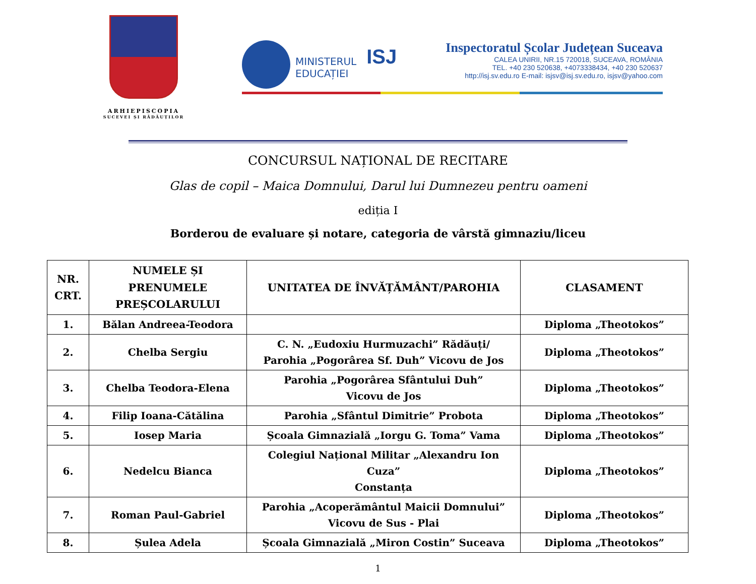ARHIEPISCOPIA
SUCEVEI ȘI RĂDĂUȚILOR
MINISTERUL
EDUCAȚIEI
ISJ
Inspectoratul Școlar Județean Suceava
CALEA UNIRII, NR.15 720018, SUCEAVA, ROMÂNIA
TEL. +40 230 520638, +4073338434, +40 230 520637
http://isj.sv.edu.ro E-mail: isjsv@isj.sv.edu.ro, isjsv@yahoo.com
CONCURSUL NAȚIONAL DE RECITARE
Glas de copil – Maica Domnului, Darul lui Dumnezeu pentru oameni
ediția I
Borderou de evaluare și notare, categoria de vârstă gimnaziu/liceu
| NR. CRT. | NUMELE ȘI PRENUMELE PREȘCOLARULUI | UNITATEA DE ÎNVĂȚĂMÂNT/PAROHIA | CLASAMENT |
| --- | --- | --- | --- |
| 1. | Bălan Andreea-Teodora | | Diploma „Theotokos” |
| 2. | Chelba Sergiu | C. N. „Eudoxiu Hurmuzachi” Rădăuți/ Parohia „Pogorârea Sf. Duh” Vicovu de Jos | Diploma „Theotokos” |
| 3. | Chelba Teodora-Elena | Parohia „Pogorârea Sfântului Duh” Vicovu de Jos | Diploma „Theotokos” |
| 4. | Filip Ioana-Cătălina | Parohia „Sfântul Dimitrie” Probota | Diploma „Theotokos” |
| 5. | Iosep Maria | Școala Gimnazială „Iorgu G. Toma” Vama | Diploma „Theotokos” |
| 6. | Nedelcu Bianca | Colegiul Național Militar „Alexandru Ion Cuza” Constanța | Diploma „Theotokos” |
| 7. | Roman Paul-Gabriel | Parohia „Acoperământul Maicii Domnului” Vicovu de Sus - Plai | Diploma „Theotokos” |
| 8. | Șulea Adela | Școala Gimnazială „Miron Costin” Suceava | Diploma „Theotokos” |
1